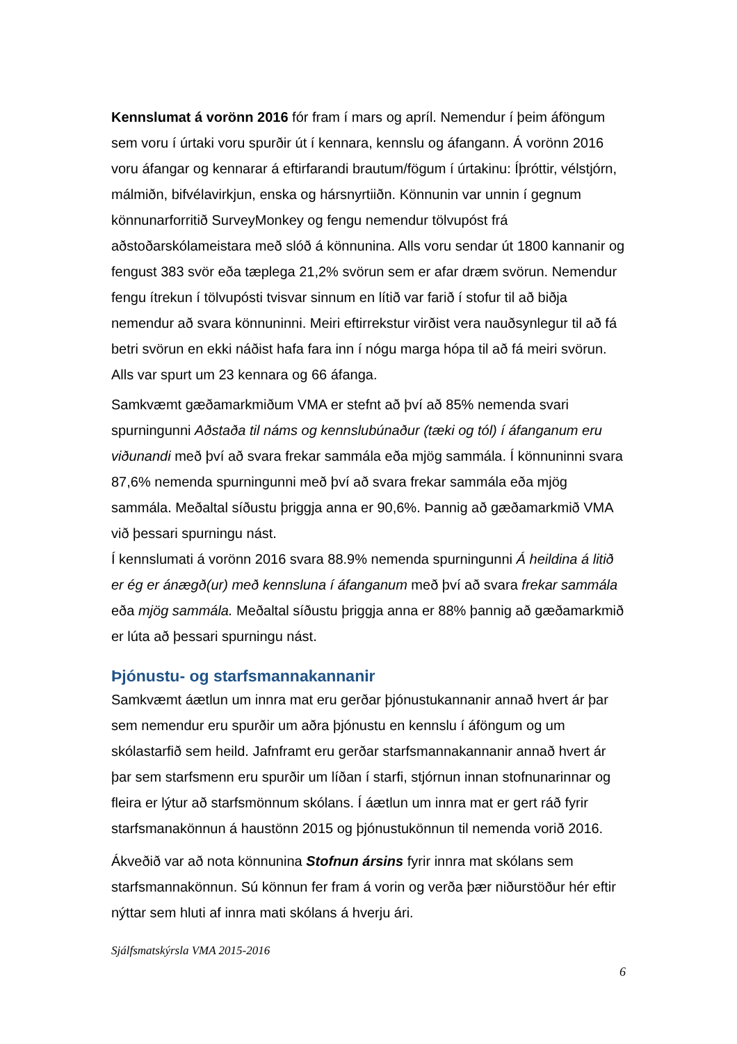Kennslumat á vorönn 2016 fór fram í mars og apríl. Nemendur í þeim áföngum sem voru í úrtaki voru spurðir út í kennara, kennslu og áfangann. Á vorönn 2016 voru áfangar og kennarar á eftirfarandi brautum/fögum í úrtakinu: Íþróttir, vélstjórn, málmiðn, bifvélavirkjun, enska og hársnyrtiiðn. Könnunin var unnin í gegnum könnunarforritið SurveyMonkey og fengu nemendur tölvupóst frá aðstoðarskólameistara með slóð á könnunina. Alls voru sendar út 1800 kannanir og fengust 383 svör eða tæplega 21,2% svörun sem er afar dræm svörun. Nemendur fengu ítrekun í tölvupósti tvisvar sinnum en lítið var farið í stofur til að biðja nemendur að svara könnuninni. Meiri eftirrekstur virðist vera nauðsynlegur til að fá betri svörun en ekki náðist hafa fara inn í nógu marga hópa til að fá meiri svörun. Alls var spurt um 23 kennara og 66 áfanga.
Samkvæmt gæðamarkmiðum VMA er stefnt að því að 85% nemenda svari spurningunni Aðstaða til náms og kennslubúnaður (tæki og tól) í áfanganum eru viðunandi með því að svara frekar sammála eða mjög sammála. Í könnuninni svara 87,6% nemenda spurningunni með því að svara frekar sammála eða mjög sammála. Meðaltal síðustu þriggja anna er 90,6%. Þannig að gæðamarkmið VMA við þessari spurningu nást.
Í kennslumati á vorönn 2016 svara 88.9% nemenda spurningunni Á heildina á litið er ég er ánægð(ur) með kennsluna í áfanganum með því að svara frekar sammála eða mjög sammála. Meðaltal síðustu þriggja anna er 88% þannig að gæðamarkmið er lúta að þessari spurningu nást.
Þjónustu- og starfsmannakannanir
Samkvæmt áætlun um innra mat eru gerðar þjónustukannanir annað hvert ár þar sem nemendur eru spurðir um aðra þjónustu en kennslu í áföngum og um skólastarfið sem heild. Jafnframt eru gerðar starfsmannakannanir annað hvert ár þar sem starfsmenn eru spurðir um líðan í starfi, stjórnun innan stofnunarinnar og fleira er lýtur að starfsmönnum skólans. Í áætlun um innra mat er gert ráð fyrir starfsmanakönnun á haustönn 2015 og þjónustukönnun til nemenda vorið 2016.
Ákveðið var að nota könnunina Stofnun ársins fyrir innra mat skólans sem starfsmannakönnun. Sú könnun fer fram á vorin og verða þær niðurstöður hér eftir nýttar sem hluti af innra mati skólans á hverju ári.
Sjálfsmatskýrsla VMA 2015-2016
6